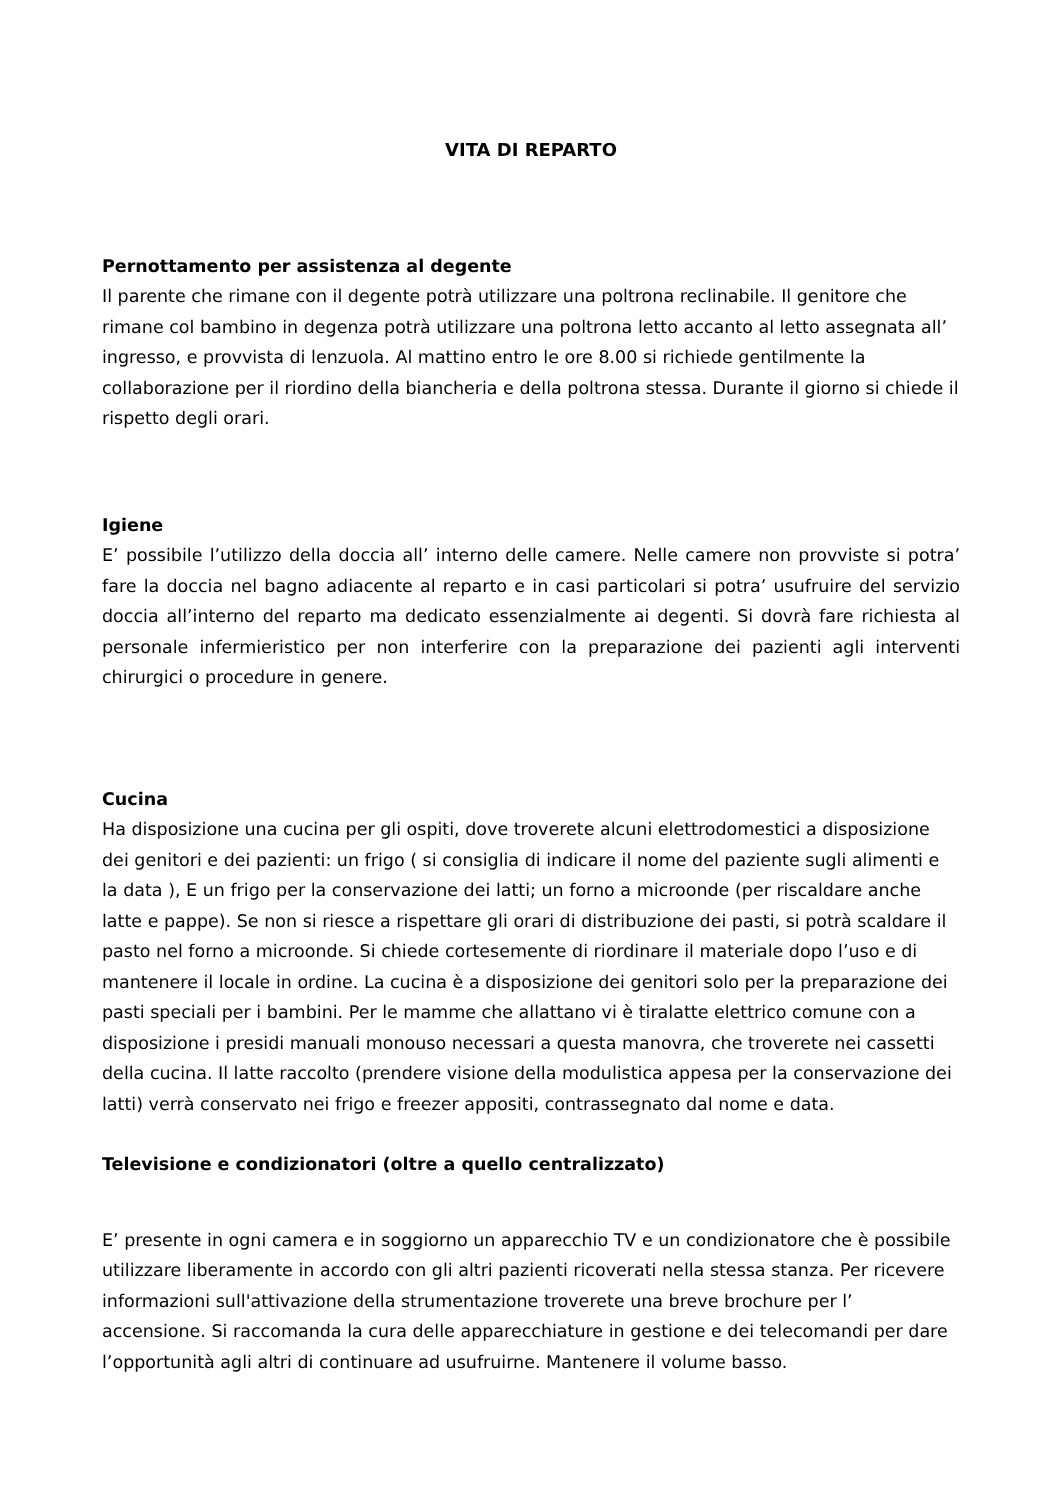VITA DI REPARTO
Pernottamento per assistenza al degente
Il parente che rimane con il degente potrà utilizzare una poltrona reclinabile. Il genitore che rimane col bambino in degenza potrà utilizzare una poltrona letto accanto al letto assegnata all’ ingresso, e provvista di lenzuola. Al mattino entro le ore 8.00 si richiede gentilmente la collaborazione per il riordino della biancheria e della poltrona stessa. Durante il giorno si chiede il rispetto degli orari.
Igiene
E’ possibile l’utilizzo della doccia all’ interno delle camere. Nelle camere non provviste si potra’ fare la doccia nel bagno adiacente al reparto e in casi particolari si potra’ usufruire del servizio doccia all’interno del reparto ma dedicato essenzialmente ai degenti. Si dovrà fare richiesta al personale infermieristico per non interferire con la preparazione dei pazienti agli interventi chirurgici o procedure in genere.
Cucina
Ha disposizione una cucina per gli ospiti, dove troverete alcuni elettrodomestici a disposizione dei genitori e dei pazienti: un frigo ( si consiglia di indicare il nome del paziente sugli alimenti e la data ), E un frigo per la conservazione dei latti; un forno a microonde (per riscaldare anche latte e pappe). Se non si riesce a rispettare gli orari di distribuzione dei pasti, si potrà scaldare il pasto nel forno a microonde. Si chiede cortesemente di riordinare il materiale dopo l’uso e di mantenere il locale in ordine. La cucina è a disposizione dei genitori solo per la preparazione dei pasti speciali per i bambini. Per le mamme che allattano vi è tiralatte elettrico comune con a disposizione i presidi manuali monouso necessari a questa manovra, che troverete nei cassetti della cucina. Il latte raccolto (prendere visione della modulistica appesa per la conservazione dei latti) verrà conservato nei frigo e freezer appositi, contrassegnato dal nome e data.
Televisione e condizionatori (oltre a quello centralizzato)
E’ presente in ogni camera e in soggiorno un apparecchio TV e un condizionatore che è possibile utilizzare liberamente in accordo con gli altri pazienti ricoverati nella stessa stanza. Per ricevere informazioni sull'attivazione della strumentazione troverete una breve brochure per l’ accensione. Si raccomanda la cura delle apparecchiature in gestione e dei telecomandi per dare l’opportunità agli altri di continuare ad usufruirne. Mantenere il volume basso.